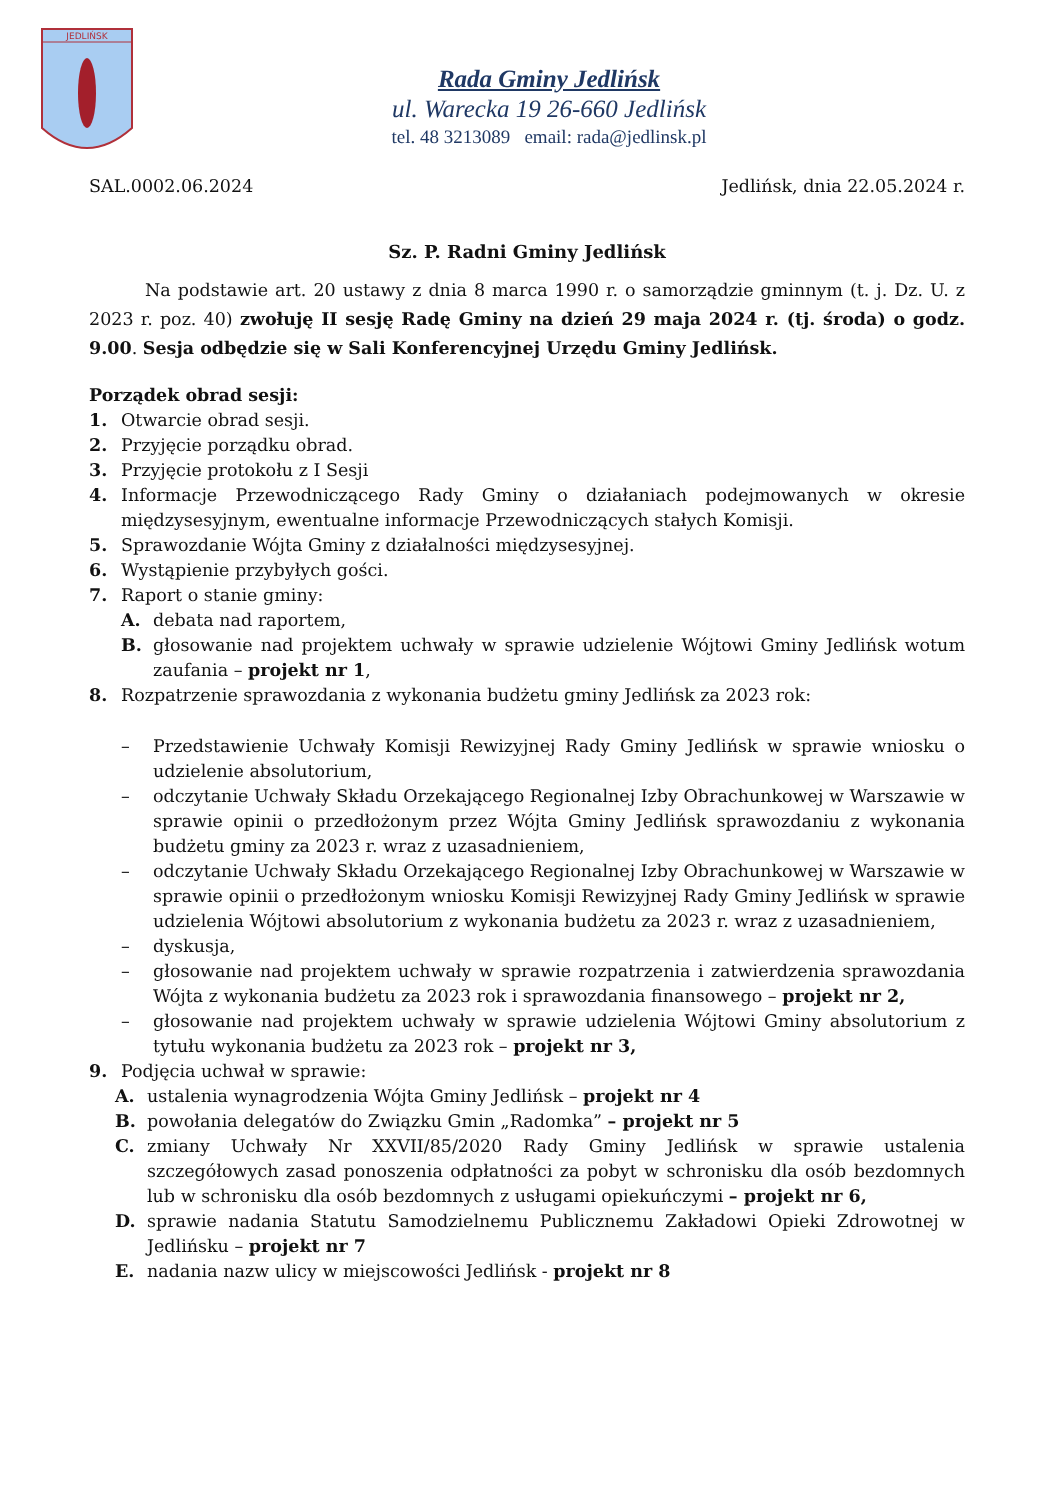JEDLIŃSK
Rada Gminy Jedlińsk
ul. Warecka 19 26-660 Jedlińsk
tel. 48 3213089 email: rada@jedlinsk.pl
SAL.0002.06.2024 Jedlińsk, dnia 22.05.2024 r.
Sz. P. Radni Gminy Jedlińsk
Na podstawie art. 20 ustawy z dnia 8 marca 1990 r. o samorządzie gminnym (t. j. Dz. U. z 2023 r. poz. 40) zwołuję II sesję Radę Gminy na dzień 29 maja 2024 r. (tj. środa) o godz. 9.00. Sesja odbędzie się w Sali Konferencyjnej Urzędu Gminy Jedlińsk.
Porządek obrad sesji:
1. Otwarcie obrad sesji.
2. Przyjęcie porządku obrad.
3. Przyjęcie protokołu z I Sesji
4. Informacje Przewodniczącego Rady Gminy o działaniach podejmowanych w okresie międzysesyjnym, ewentualne informacje Przewodniczących stałych Komisji.
5. Sprawozdanie Wójta Gminy z działalności międzysesyjnej.
6. Wystąpienie przybyłych gości.
7. Raport o stanie gminy:
A. debata nad raportem,
B. głosowanie nad projektem uchwały w sprawie udzielenie Wójtowi Gminy Jedlińsk wotum zaufania – projekt nr 1,
8. Rozpatrzenie sprawozdania z wykonania budżetu gminy Jedlińsk za 2023 rok:
– Przedstawienie Uchwały Komisji Rewizyjnej Rady Gminy Jedlińsk w sprawie wniosku o udzielenie absolutorium,
– odczytanie Uchwały Składu Orzekającego Regionalnej Izby Obrachunkowej w Warszawie w sprawie opinii o przedłożonym przez Wójta Gminy Jedlińsk sprawozdaniu z wykonania budżetu gminy za 2023 r. wraz z uzasadnieniem,
– odczytanie Uchwały Składu Orzekającego Regionalnej Izby Obrachunkowej w Warszawie w sprawie opinii o przedłożonym wniosku Komisji Rewizyjnej Rady Gminy Jedlińsk w sprawie udzielenia Wójtowi absolutorium z wykonania budżetu za 2023 r. wraz z uzasadnieniem,
– dyskusja,
– głosowanie nad projektem uchwały w sprawie rozpatrzenia i zatwierdzenia sprawozdania Wójta z wykonania budżetu za 2023 rok i sprawozdania finansowego – projekt nr 2,
– głosowanie nad projektem uchwały w sprawie udzielenia Wójtowi Gminy absolutorium z tytułu wykonania budżetu za 2023 rok – projekt nr 3,
9. Podjęcia uchwał w sprawie:
A. ustalenia wynagrodzenia Wójta Gminy Jedlińsk – projekt nr 4
B. powołania delegatów do Związku Gmin „Radomka” – projekt nr 5
C. zmiany Uchwały Nr XXVII/85/2020 Rady Gminy Jedlińsk w sprawie ustalenia szczegółowych zasad ponoszenia odpłatności za pobyt w schronisku dla osób bezdomnych lub w schronisku dla osób bezdomnych z usługami opiekuńczymi – projekt nr 6,
D. sprawie nadania Statutu Samodzielnemu Publicznemu Zakładowi Opieki Zdrowotnej w Jedlińsku – projekt nr 7
E. nadania nazw ulicy w miejscowości Jedlińsk - projekt nr 8